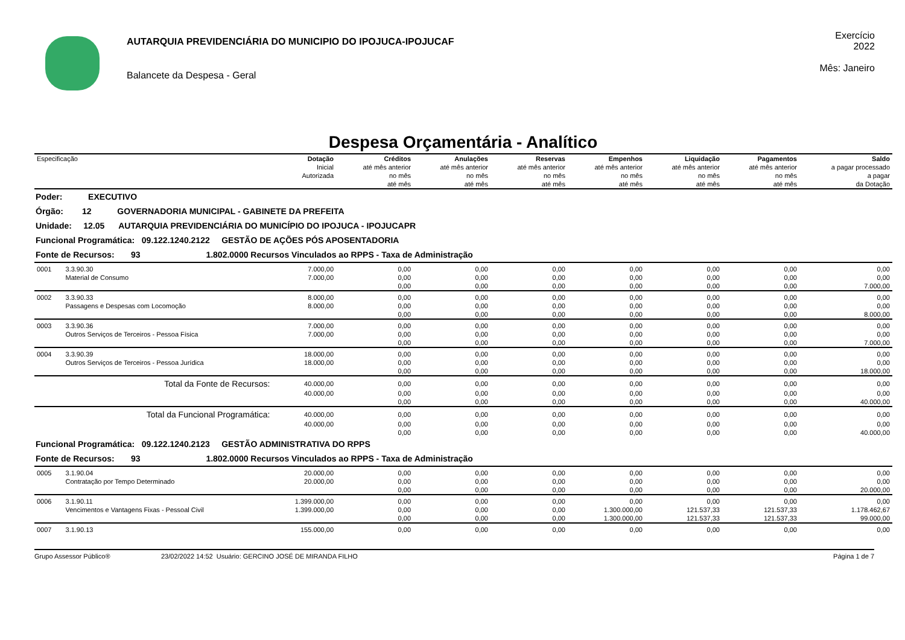AUTARQUIA PREVIDENCIÁRIA DO MUNICIPIO DO IPOJUCA-IPOJUCAF
Balancete da Despesa - Geral
Exercício
2022
Mês: Janeiro
Despesa Orçamentária - Analítico
| Especificação | | Dotação | Créditos | Anulações | Reservas | Empenhos | Liquidação | Pagamentos | Saldo |
| --- | --- | --- | --- | --- | --- | --- | --- | --- | --- |
| | | Inicial | até mês anterior | até mês anterior | até mês anterior | até mês anterior | até mês anterior | até mês anterior | a pagar processado |
| | | Autorizada | no mês | no mês | no mês | no mês | no mês | no mês | a pagar |
| | | | até mês | até mês | até mês | até mês | até mês | até mês | da Dotação |
| Poder: EXECUTIVO | | | | | | | | | |
| Órgão: 12 GOVERNADORIA MUNICIPAL - GABINETE DA PREFEITA | | | | | | | | | |
| Unidade: 12.05 AUTARQUIA PREVIDENCIÁRIA DO MUNICÍPIO DO IPOJUCA - IPOJUCAPR | | | | | | | | | |
| Funcional Programática: 09.122.1240.2122 GESTÃO DE AÇÕES PÓS APOSENTADORIA | | | | | | | | | |
| Fonte de Recursos: 93 1.802.0000 Recursos Vinculados ao RPPS - Taxa de Administração | | | | | | | | | |
| 0001 | 3.3.90.30 | 7.000,00 | 0,00 | 0,00 | 0,00 | 0,00 | 0,00 | 0,00 | 0,00 |
| | Material de Consumo | 7.000,00 | 0,00 | 0,00 | 0,00 | 0,00 | 0,00 | 0,00 | 0,00 |
| | | | 0,00 | 0,00 | 0,00 | 0,00 | 0,00 | 0,00 | 7.000,00 |
| 0002 | 3.3.90.33 | 8.000,00 | 0,00 | 0,00 | 0,00 | 0,00 | 0,00 | 0,00 | 0,00 |
| | Passagens e Despesas com Locomoção | 8.000,00 | 0,00 | 0,00 | 0,00 | 0,00 | 0,00 | 0,00 | 0,00 |
| | | | 0,00 | 0,00 | 0,00 | 0,00 | 0,00 | 0,00 | 8.000,00 |
| 0003 | 3.3.90.36 | 7.000,00 | 0,00 | 0,00 | 0,00 | 0,00 | 0,00 | 0,00 | 0,00 |
| | Outros Serviços de Terceiros - Pessoa Física | 7.000,00 | 0,00 | 0,00 | 0,00 | 0,00 | 0,00 | 0,00 | 0,00 |
| | | | 0,00 | 0,00 | 0,00 | 0,00 | 0,00 | 0,00 | 7.000,00 |
| 0004 | 3.3.90.39 | 18.000,00 | 0,00 | 0,00 | 0,00 | 0,00 | 0,00 | 0,00 | 0,00 |
| | Outros Serviços de Terceiros - Pessoa Jurídica | 18.000,00 | 0,00 | 0,00 | 0,00 | 0,00 | 0,00 | 0,00 | 0,00 |
| | | | 0,00 | 0,00 | 0,00 | 0,00 | 0,00 | 0,00 | 18.000,00 |
| | Total da Fonte de Recursos: | 40.000,00 | 0,00 | 0,00 | 0,00 | 0,00 | 0,00 | 0,00 | 0,00 |
| | | 40.000,00 | 0,00 | 0,00 | 0,00 | 0,00 | 0,00 | 0,00 | 0,00 |
| | | | 0,00 | 0,00 | 0,00 | 0,00 | 0,00 | 0,00 | 40.000,00 |
| | Total da Funcional Programática: | 40.000,00 | 0,00 | 0,00 | 0,00 | 0,00 | 0,00 | 0,00 | 0,00 |
| | | 40.000,00 | 0,00 | 0,00 | 0,00 | 0,00 | 0,00 | 0,00 | 0,00 |
| | | | 0,00 | 0,00 | 0,00 | 0,00 | 0,00 | 0,00 | 40.000,00 |
| Funcional Programática: 09.122.1240.2123 GESTÃO ADMINISTRATIVA DO RPPS | | | | | | | | | |
| Fonte de Recursos: 93 1.802.0000 Recursos Vinculados ao RPPS - Taxa de Administração | | | | | | | | | |
| 0005 | 3.1.90.04 | 20.000,00 | 0,00 | 0,00 | 0,00 | 0,00 | 0,00 | 0,00 | 0,00 |
| | Contratação por Tempo Determinado | 20.000,00 | 0,00 | 0,00 | 0,00 | 0,00 | 0,00 | 0,00 | 0,00 |
| | | | 0,00 | 0,00 | 0,00 | 0,00 | 0,00 | 0,00 | 20.000,00 |
| 0006 | 3.1.90.11 | 1.399.000,00 | 0,00 | 0,00 | 0,00 | 0,00 | 0,00 | 0,00 | 0,00 |
| | Vencimentos e Vantagens Fixas - Pessoal Civil | 1.399.000,00 | 0,00 | 0,00 | 0,00 | 1.300.000,00 | 121.537,33 | 121.537,33 | 1.178.462,67 |
| | | | 0,00 | 0,00 | 0,00 | 1.300.000,00 | 121.537,33 | 121.537,33 | 99.000,00 |
| 0007 | 3.1.90.13 | 155.000,00 | 0,00 | 0,00 | 0,00 | 0,00 | 0,00 | 0,00 | 0,00 |
Grupo Assessor Público® 23/02/2022 14:52 Usuário: GERCINO JOSÉ DE MIRANDA FILHO Página 1 de 7